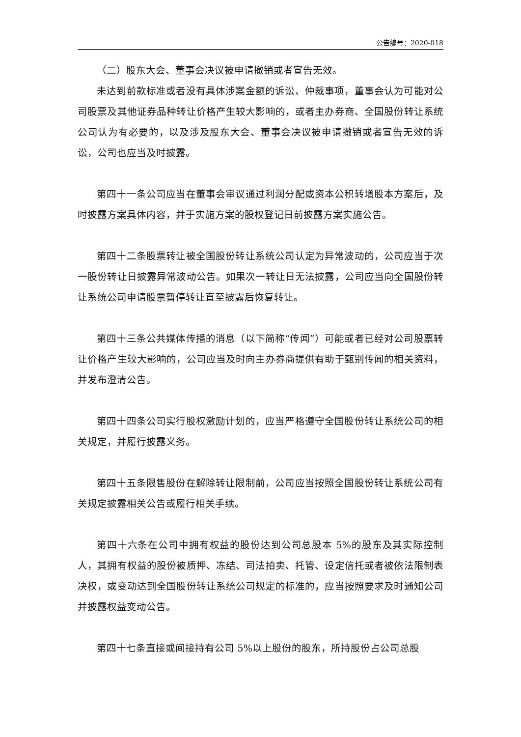公告编号：2020-018
（二）股东大会、董事会决议被申请撤销或者宣告无效。
未达到前款标准或者没有具体涉案金额的诉讼、仲裁事项，董事会认为可能对公司股票及其他证券品种转让价格产生较大影响的，或者主办券商、全国股份转让系统公司认为有必要的，以及涉及股东大会、董事会决议被申请撤销或者宣告无效的诉讼，公司也应当及时披露。
第四十一条公司应当在董事会审议通过利润分配或资本公积转增股本方案后，及时披露方案具体内容，并于实施方案的股权登记日前披露方案实施公告。
第四十二条股票转让被全国股份转让系统公司认定为异常波动的，公司应当于次一股份转让日披露异常波动公告。如果次一转让日无法披露，公司应当向全国股份转让系统公司申请股票暂停转让直至披露后恢复转让。
第四十三条公共媒体传播的消息（以下简称“传闻”）可能或者已经对公司股票转让价格产生较大影响的，公司应当及时向主办券商提供有助于甄别传闻的相关资料，并发布澄清公告。
第四十四条公司实行股权激励计划的，应当严格遵守全国股份转让系统公司的相关规定，并履行披露义务。
第四十五条限售股份在解除转让限制前，公司应当按照全国股份转让系统公司有关规定披露相关公告或履行相关手续。
第四十六条在公司中拥有权益的股份达到公司总股本 5%的股东及其实际控制人，其拥有权益的股份被质押、冻结、司法拍卖、托管、设定信托或者被依法限制表决权，或变动达到全国股份转让系统公司规定的标准的，应当按照要求及时通知公司并披露权益变动公告。
第四十七条直接或间接持有公司 5%以上股份的股东，所持股份占公司总股